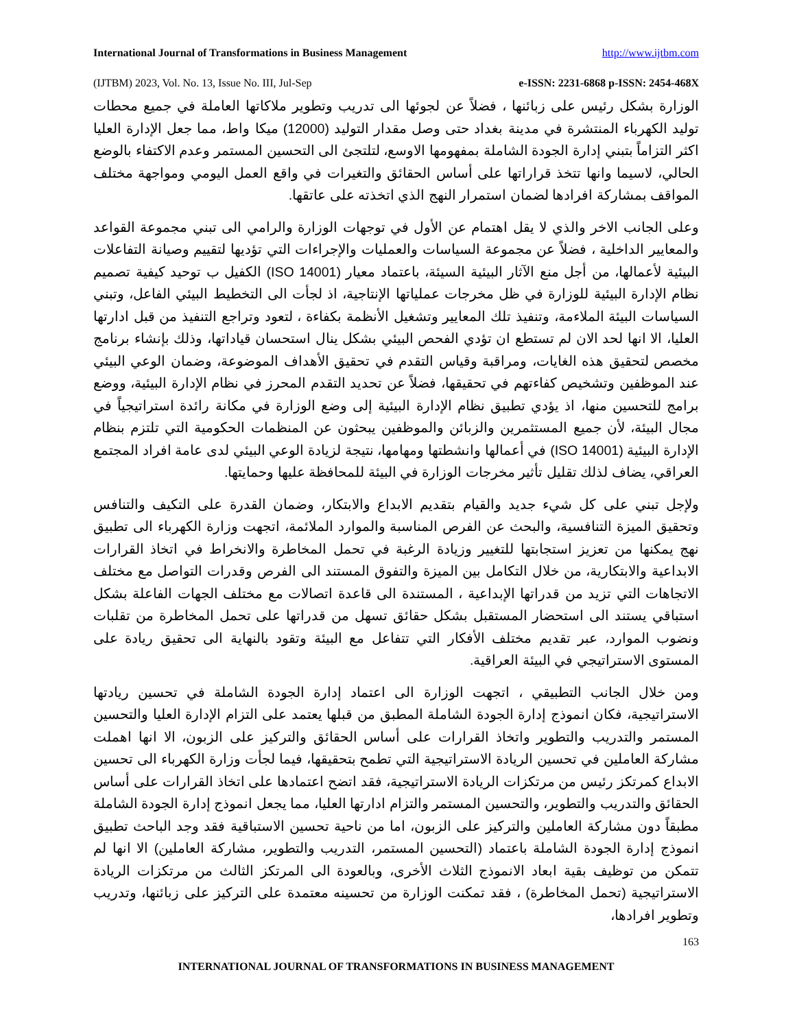International Journal of Transformations in Business Management http://www.ijtbm.com
(IJTBM) 2023, Vol. No. 13, Issue No. III, Jul-Sep e-ISSN: 2231-6868 p-ISSN: 2454-468X
الوزارة بشكل رئيس على زبائنها ، فضلاً عن لجوئها الى تدريب وتطوير ملاكاتها العاملة في جميع محطات توليد الكهرباء المنتشرة في مدينة بغداد حتى وصل مقدار التوليد (12000) ميكا واط، مما جعل الإدارة العليا اكثر التزاماً بتبني إدارة الجودة الشاملة بمفهومها الاوسع، لتلتجئ الى التحسين المستمر وعدم الاكتفاء بالوضع الحالي، لاسيما وانها تتخذ قراراتها على أساس الحقائق والتغيرات في واقع العمل اليومي ومواجهة مختلف المواقف بمشاركة افرادها لضمان استمرار النهج الذي اتخذته على عاتقها.
وعلى الجانب الاخر والذي لا يقل اهتمام عن الأول في توجهات الوزارة والرامي الى تبني مجموعة القواعد والمعايير الداخلية ، فضلاً عن مجموعة السياسات والعمليات والإجراءات التي تؤديها لتقييم وصيانة التفاعلات البيئية لأعمالها، من أجل منع الآثار البيئية السيئة، باعتماد معيار (ISO 14001) الكفيل ب توحيد كيفية تصميم نظام الإدارة البيئية للوزارة في ظل مخرجات عملياتها الإنتاجية، اذ لجأت الى التخطيط البيئي الفاعل، وتبني السياسات البيئة الملاءمة، وتنفيذ تلك المعايير وتشغيل الأنظمة بكفاءة ، لتعود وتراجع التنفيذ من قبل ادارتها العليا، الا انها لحد الان لم تستطع ان تؤدي الفحص البيئي بشكل ينال استحسان قياداتها، وذلك بإنشاء برنامج مخصص لتحقيق هذه الغايات، ومراقبة وقياس التقدم في تحقيق الأهداف الموضوعة، وضمان الوعي البيئي عند الموظفين وتشخيص كفاءتهم في تحقيقها، فضلاً عن تحديد التقدم المحرز في نظام الإدارة البيئية، ووضع برامج للتحسين منها، اذ يؤدي تطبيق نظام الإدارة البيئية إلى وضع الوزارة في مكانة رائدة استراتيجياً في مجال البيئة، لأن جميع المستثمرين والزبائن والموظفين يبحثون عن المنظمات الحكومية التي تلتزم بنظام الإدارة البيئية (ISO 14001) في أعمالها وانشطتها ومهامها، نتيجة لزيادة الوعي البيئي لدى عامة افراد المجتمع العراقي، يضاف لذلك تقليل تأثير مخرجات الوزارة في البيئة للمحافظة عليها وحمايتها.
ولإجل تبني على كل شيء جديد والقيام بتقديم الابداع والابتكار، وضمان القدرة على التكيف والتنافس وتحقيق الميزة التنافسية، والبحث عن الفرص المناسبة والموارد الملائمة، اتجهت وزارة الكهرباء الى تطبيق نهج يمكنها من تعزيز استجابتها للتغيير وزيادة الرغبة في تحمل المخاطرة والانخراط في اتخاذ القرارات الابداعية والابتكارية، من خلال التكامل بين الميزة والتفوق المستند الى الفرص وقدرات التواصل مع مختلف الاتجاهات التي تزيد من قدراتها الإبداعية ، المستندة الى قاعدة اتصالات مع مختلف الجهات الفاعلة بشكل استباقي يستند الى استحضار المستقبل بشكل حقائق تسهل من قدراتها على تحمل المخاطرة من تقلبات ونضوب الموارد، عبر تقديم مختلف الأفكار التي تتفاعل مع البيئة وتقود بالنهاية الى تحقيق ريادة على المستوى الاستراتيجي في البيئة العراقية.
ومن خلال الجانب التطبيقي ، اتجهت الوزارة الى اعتماد إدارة الجودة الشاملة في تحسين ريادتها الاستراتيجية، فكان انموذج إدارة الجودة الشاملة المطبق من قبلها يعتمد على التزام الإدارة العليا والتحسين المستمر والتدريب والتطوير واتخاذ القرارات على أساس الحقائق والتركيز على الزبون، الا انها اهملت مشاركة العاملين في تحسين الريادة الاستراتيجية التي تطمح بتحقيقها، فيما لجأت وزارة الكهرباء الى تحسين الابداع كمرتكز رئيس من مرتكزات الريادة الاستراتيجية، فقد اتضح اعتمادها على اتخاذ القرارات على أساس الحقائق والتدريب والتطوير، والتحسين المستمر والتزام ادارتها العليا، مما يجعل انموذج إدارة الجودة الشاملة مطبقاً دون مشاركة العاملين والتركيز على الزبون، اما من ناحية تحسين الاستباقية فقد وجد الباحث تطبيق انموذج إدارة الجودة الشاملة باعتماد (التحسين المستمر، التدريب والتطوير، مشاركة العاملين) الا انها لم تتمكن من توظيف بقية ابعاد الانموذج الثلاث الأخرى، وبالعودة الى المرتكز الثالث من مرتكزات الريادة الاستراتيجية (تحمل المخاطرة) ، فقد تمكنت الوزارة من تحسينه معتمدة على التركيز على زبائنها، وتدريب وتطوير افرادها،
163
INTERNATIONAL JOURNAL OF TRANSFORMATIONS IN BUSINESS MANAGEMENT